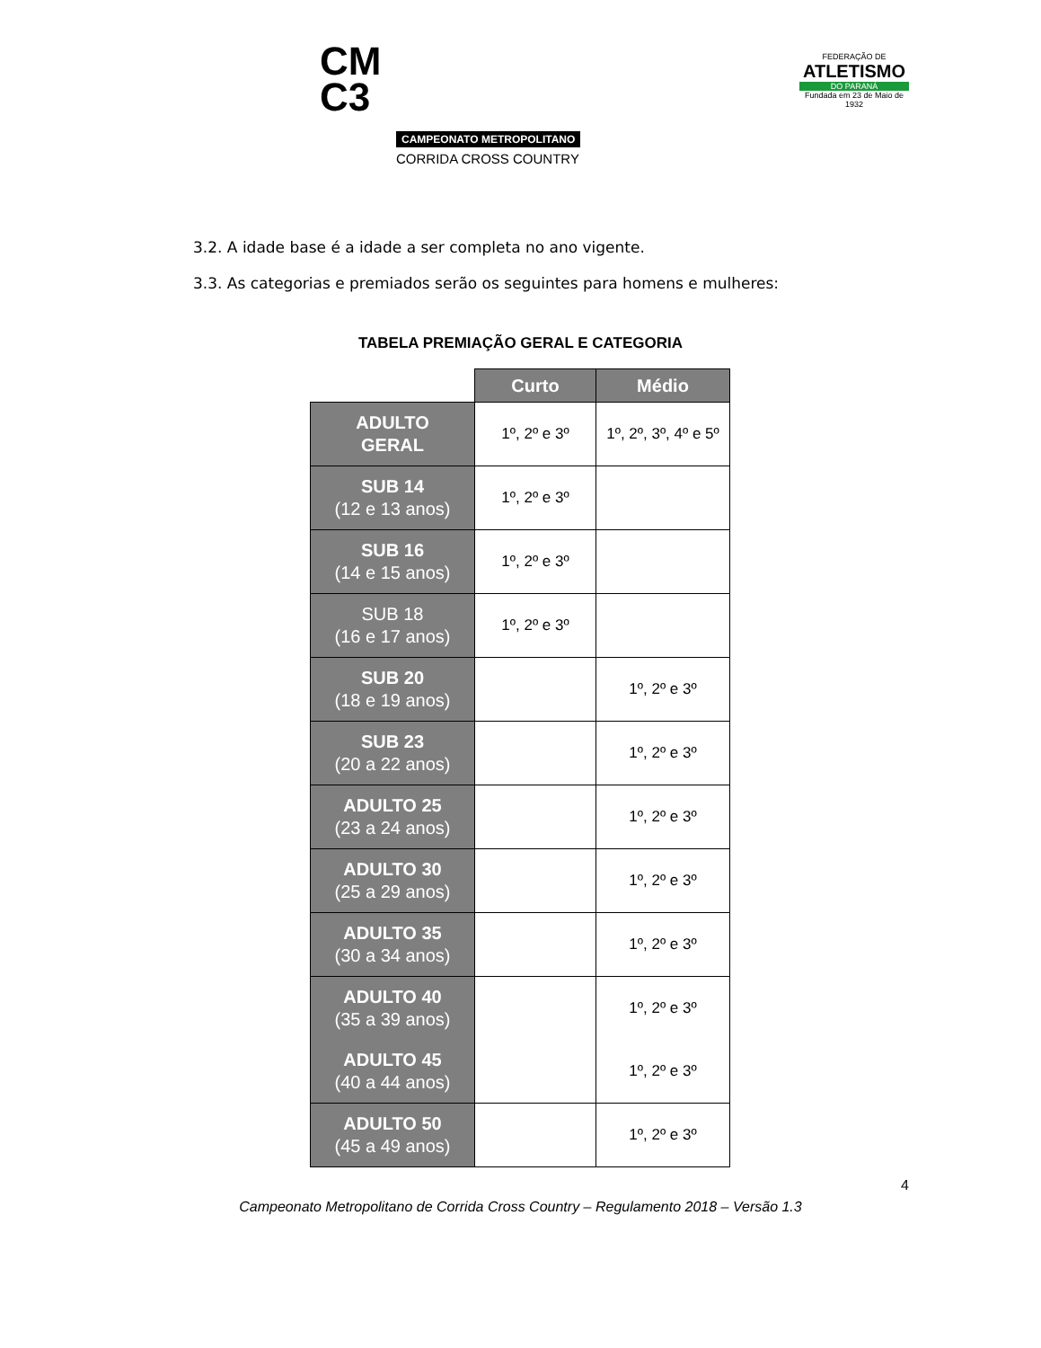CM
C3
CAMPEONATO METROPOLITANO
CORRIDA CROSS COUNTRY
FEDERAÇÃO DE
ATLETISMO
DO PARANÁ
Fundada em 23 de Maio de 1932
3.2. A idade base é a idade a ser completa no ano vigente.
3.3. As categorias e premiados serão os seguintes para homens e mulheres:
TABELA PREMIAÇÃO GERAL E CATEGORIA
| | Curto | Médio |
| ADULTO GERAL | 1º, 2º e 3º | 1º, 2º, 3º, 4º e 5º |
| SUB 14 (12 e 13 anos) | 1º, 2º e 3º | |
| SUB 16 (14 e 15 anos) | 1º, 2º e 3º | |
| SUB 18 (16 e 17 anos) | 1º, 2º e 3º | |
| SUB 20 (18 e 19 anos) | | 1º, 2º e 3º |
| SUB 23 (20 a 22 anos) | | 1º, 2º e 3º |
| ADULTO 25 (23 a 24 anos) | | 1º, 2º e 3º |
| ADULTO 30 (25 a 29 anos) | | 1º, 2º e 3º |
| ADULTO 35 (30 a 34 anos) | | 1º, 2º e 3º |
| ADULTO 40 (35 a 39 anos) | | 1º, 2º e 3º |
| ADULTO 45 (40 a 44 anos) | | 1º, 2º e 3º |
| ADULTO 50 (45 a 49 anos) | | 1º, 2º e 3º |
4
Campeonato Metropolitano de Corrida Cross Country – Regulamento 2018 – Versão 1.3